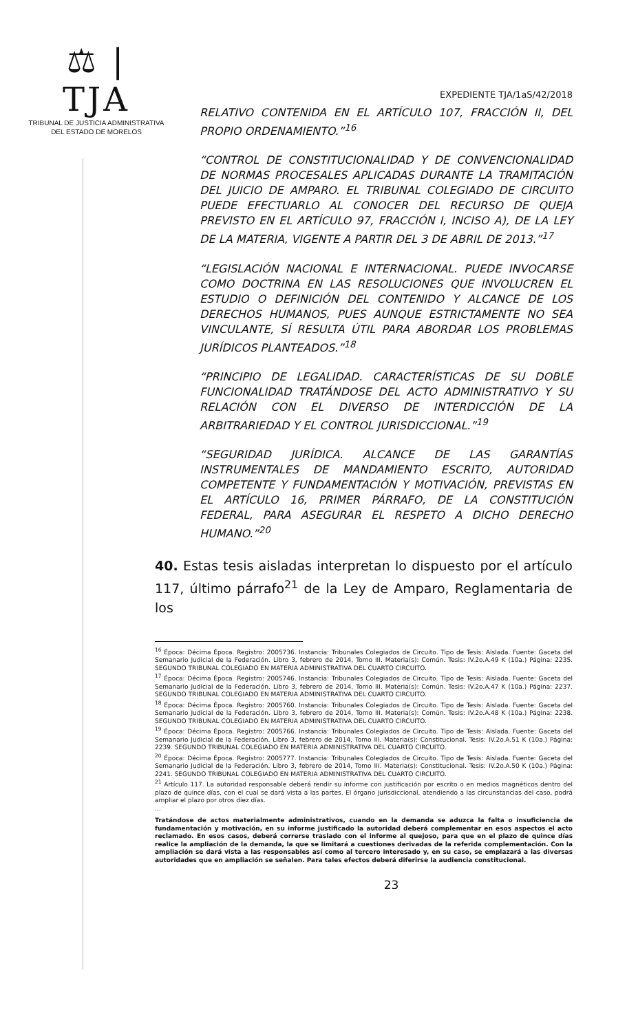⚖ | TJA
TRIBUNAL DE JUSTICIA ADMINISTRATIVA
DEL ESTADO DE MORELOS
EXPEDIENTE TJA/1aS/42/2018
RELATIVO CONTENIDA EN EL ARTÍCULO 107, FRACCIÓN II, DEL PROPIO ORDENAMIENTO.”<sup>16</sup>
“CONTROL DE CONSTITUCIONALIDAD Y DE CONVENCIONALIDAD DE NORMAS PROCESALES APLICADAS DURANTE LA TRAMITACIÓN DEL JUICIO DE AMPARO. EL TRIBUNAL COLEGIADO DE CIRCUITO PUEDE EFECTUARLO AL CONOCER DEL RECURSO DE QUEJA PREVISTO EN EL ARTÍCULO 97, FRACCIÓN I, INCISO A), DE LA LEY DE LA MATERIA, VIGENTE A PARTIR DEL 3 DE ABRIL DE 2013.”<sup>17</sup>
“LEGISLACIÓN NACIONAL E INTERNACIONAL. PUEDE INVOCARSE COMO DOCTRINA EN LAS RESOLUCIONES QUE INVOLUCREN EL ESTUDIO O DEFINICIÓN DEL CONTENIDO Y ALCANCE DE LOS DERECHOS HUMANOS, PUES AUNQUE ESTRICTAMENTE NO SEA VINCULANTE, SÍ RESULTA ÚTIL PARA ABORDAR LOS PROBLEMAS JURÍDICOS PLANTEADOS.”<sup>18</sup>
“PRINCIPIO DE LEGALIDAD. CARACTERÍSTICAS DE SU DOBLE FUNCIONALIDAD TRATÁNDOSE DEL ACTO ADMINISTRATIVO Y SU RELACIÓN CON EL DIVERSO DE INTERDICCIÓN DE LA ARBITRARIEDAD Y EL CONTROL JURISDICCIONAL.”<sup>19</sup>
“SEGURIDAD JURÍDICA. ALCANCE DE LAS GARANTÍAS INSTRUMENTALES DE MANDAMIENTO ESCRITO, AUTORIDAD COMPETENTE Y FUNDAMENTACIÓN Y MOTIVACIÓN, PREVISTAS EN EL ARTÍCULO 16, PRIMER PÁRRAFO, DE LA CONSTITUCIÓN FEDERAL, PARA ASEGURAR EL RESPETO A DICHO DERECHO HUMANO.”<sup>20</sup>
40. Estas tesis aisladas interpretan lo dispuesto por el artículo 117, último párrafo<sup>21</sup> de la Ley de Amparo, Reglamentaria de los
<sup>16</sup> Época: Décima Época. Registro: 2005736. Instancia: Tribunales Colegiados de Circuito. Tipo de Tesis: Aislada. Fuente: Gaceta del Semanario Judicial de la Federación. Libro 3, febrero de 2014, Tomo III. Materia(s): Común. Tesis: IV.2o.A.49 K (10a.) Página: 2235. SEGUNDO TRIBUNAL COLEGIADO EN MATERIA ADMINISTRATIVA DEL CUARTO CIRCUITO.
<sup>17</sup> Época: Décima Época. Registro: 2005746. Instancia: Tribunales Colegiados de Circuito. Tipo de Tesis: Aislada. Fuente: Gaceta del Semanario Judicial de la Federación. Libro 3, febrero de 2014, Tomo III. Materia(s): Común. Tesis: IV.2o.A.47 K (10a.) Página: 2237. SEGUNDO TRIBUNAL COLEGIADO EN MATERIA ADMINISTRATIVA DEL CUARTO CIRCUITO.
<sup>18</sup> Época: Décima Época. Registro: 2005760. Instancia: Tribunales Colegiados de Circuito. Tipo de Tesis: Aislada. Fuente: Gaceta del Semanario Judicial de la Federación. Libro 3, febrero de 2014, Tomo III. Materia(s): Común. Tesis: IV.2o.A.48 K (10a.) Página: 2238. SEGUNDO TRIBUNAL COLEGIADO EN MATERIA ADMINISTRATIVA DEL CUARTO CIRCUITO.
<sup>19</sup> Época: Décima Época. Registro: 2005766. Instancia: Tribunales Colegiados de Circuito. Tipo de Tesis: Aislada. Fuente: Gaceta del Semanario Judicial de la Federación. Libro 3, febrero de 2014, Tomo III. Materia(s): Constitucional. Tesis: IV.2o.A.51 K (10a.) Página: 2239. SEGUNDO TRIBUNAL COLEGIADO EN MATERIA ADMINISTRATIVA DEL CUARTO CIRCUITO.
<sup>20</sup> Época: Décima Época. Registro: 2005777. Instancia: Tribunales Colegiados de Circuito. Tipo de Tesis: Aislada. Fuente: Gaceta del Semanario Judicial de la Federación. Libro 3, febrero de 2014, Tomo III. Materia(s): Constitucional. Tesis: IV.2o.A.50 K (10a.) Página: 2241. SEGUNDO TRIBUNAL COLEGIADO EN MATERIA ADMINISTRATIVA DEL CUARTO CIRCUITO.
<sup>21</sup> Artículo 117. La autoridad responsable deberá rendir su informe con justificación por escrito o en medios magnéticos dentro del plazo de quince días, con el cual se dará vista a las partes. El órgano jurisdiccional, atendiendo a las circunstancias del caso, podrá ampliar el plazo por otros diez días.
...
Tratándose de actos materialmente administrativos, cuando en la demanda se aduzca la falta o insuficiencia de fundamentación y motivación, en su informe justificado la autoridad deberá complementar en esos aspectos el acto reclamado. En esos casos, deberá correrse traslado con el informe al quejoso, para que en el plazo de quince días realice la ampliación de la demanda, la que se limitará a cuestiones derivadas de la referida complementación. Con la ampliación se dará vista a las responsables así como al tercero interesado y, en su caso, se emplazará a las diversas autoridades que en ampliación se señalen. Para tales efectos deberá diferirse la audiencia constitucional.
23